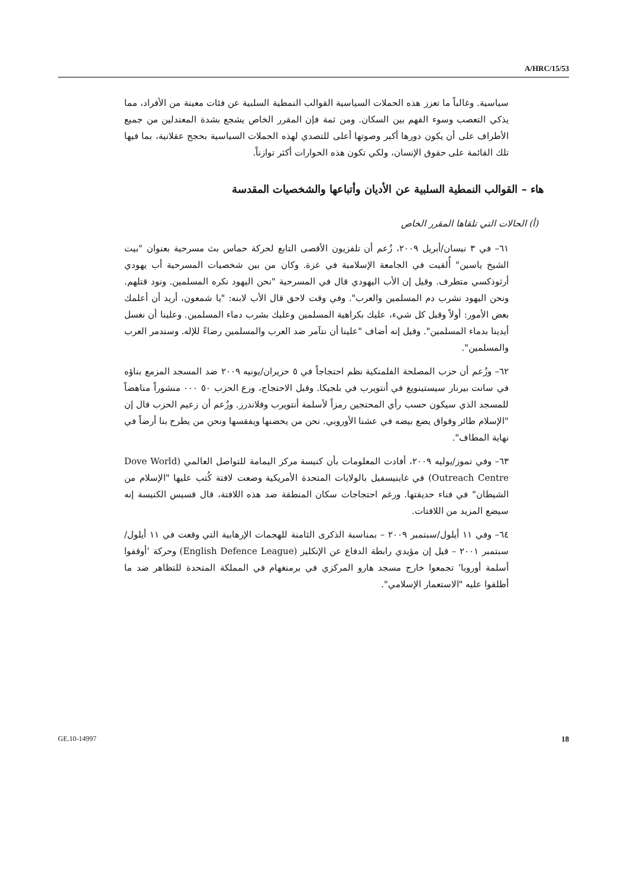A/HRC/15/53
سياسية. وغالباً ما تعزز هذه الحملات السياسية القوالب النمطية السلبية عن فئات معينة من الأفراد، مما يذكي التعصب وسوء الفهم بين السكان. ومن ثمة فإن المقرر الخاص يشجع بشدة المعتدلين من جميع الأطراف على أن يكون دورها أكبر وصوتها أعلى للتصدي لهذه الحملات السياسية بحجج عقلانية، بما فيها تلك القائمة على حقوق الإنسان، ولكي تكون هذه الحوارات أكثر توازناً.
هاء – القوالب النمطية السلبية عن الأديان وأتباعها والشخصيات المقدسة
(أ) الحالات التي تلقاها المقرر الخاص
٦١– في ٣ نيسان/أبريل ٢٠٠٩، زُعم أن تلفزيون الأقصى التابع لحركة حماس بث مسرحية بعنوان "بيت الشيخ ياسين" أُلقيت في الجامعة الإسلامية في غزة. وكان من بين شخصيات المسرحية أب يهودي أرثوذكسي متطرف. وقيل إن الأب اليهودي قال في المسرحية "نحن اليهود نكره المسلمين. ونود قتلهم. ونحن اليهود نشرب دم المسلمين والعرب". وفي وقت لاحق قال الأب لابنه: "يا شمعون، أريد أن أعلمك بعض الأمور: أولاً وقبل كل شيء، عليك بكراهية المسلمين وعليك بشرب دماء المسلمين. وعلينا أن نغسل أيدينا بدماء المسلمين". وقيل إنه أضاف "علينا أن نتآمر ضد العرب والمسلمين رضاءً للإله. وسندمر العرب والمسلمين".
٦٢– وزُعم أن حزب المصلحة الفلمنكية نظم احتجاجاً في ٥ حزيران/يونيه ٢٠٠٩ ضد المسجد المزمع بناؤه في سانت بيرنار سيستينويغ في أنتويرب في بلجيكا. وقبل الاحتجاج، وزع الحزب ٥٠ ٠٠٠ منشوراً مناهضاً للمسجد الذي سيكون حسب رأي المحتجين رمزاً لأسلمة أنتويرب وفلاندرز. وزُعم أن زعيم الحزب قال إن "الإسلام طائر وقواق يضع بيضه في عشنا الأوروبي. نحن من يحضنها ويفقسها ونحن من يطرح بنا أرضاً في نهاية المطاف".
٦٣– وفي تموز/يوليه ٢٠٠٩، أفادت المعلومات بأن كنيسة مركز اليمامة للتواصل العالمي (Dove World Outreach Centre) في غاينيسفيل بالولايات المتحدة الأمريكية وضعت لافتة كُتب عليها "الإسلام من الشيطان" في فناء حديقتها. ورغم احتجاجات سكان المنطقة ضد هذه اللافتة، قال قسيس الكنيسة إنه سيضع المزيد من اللافتات.
٦٤– وفي ١١ أيلول/سبتمبر ٢٠٠٩ – بمناسبة الذكرى الثامنة للهجمات الإرهابية التي وقعت في ١١ أيلول/سبتمبر ٢٠٠١ – قيل إن مؤيدي رابطة الدفاع عن الإنكليز (English Defence League) وحركة ‘أوقفوا أسلمة أوروبا‘ تجمعوا خارج مسجد هارو المركزي في برمنغهام في المملكة المتحدة للتظاهر ضد ما أطلقوا عليه "الاستعمار الإسلامي".
GE.10-14997 18